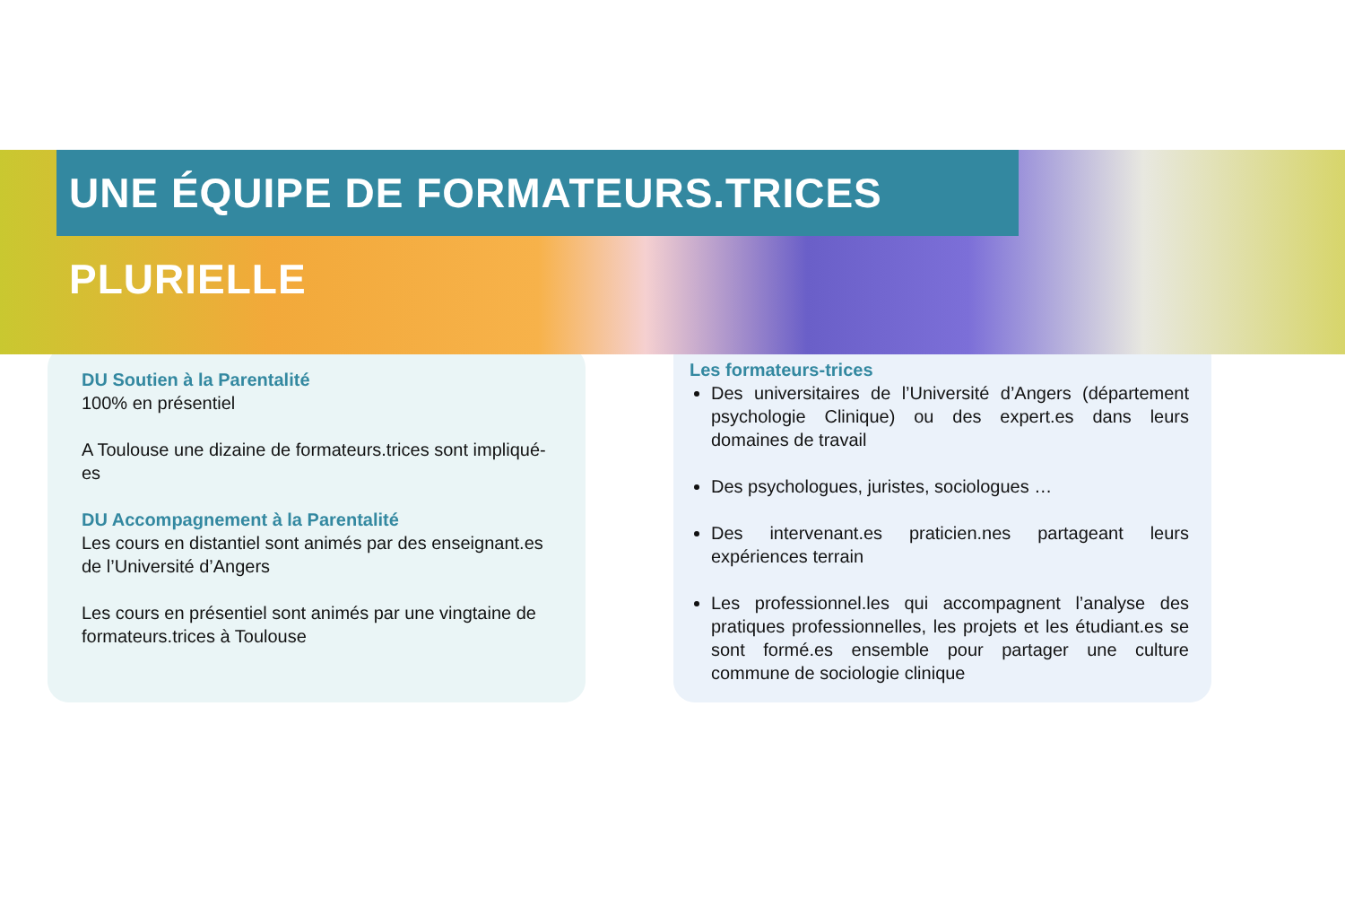UNE ÉQUIPE DE FORMATEURS.TRICES PLURIELLE
DU Soutien à la Parentalité
100% en présentiel
A Toulouse une dizaine de formateurs.trices sont impliqué-es
DU Accompagnement à la Parentalité
Les cours en distantiel sont animés par des enseignant.es de l’Université d’Angers
Les cours en présentiel sont animés par une vingtaine de formateurs.trices à Toulouse
Les formateurs-trices
Des universitaires de l’Université d’Angers (département psychologie Clinique) ou des expert.es dans leurs domaines de travail
Des psychologues, juristes, sociologues …
Des intervenant.es praticien.nes partageant leurs expériences terrain
Les professionnel.les qui accompagnent l’analyse des pratiques professionnelles, les projets et les étudiant.es se sont formé.es ensemble pour partager une culture commune de sociologie clinique